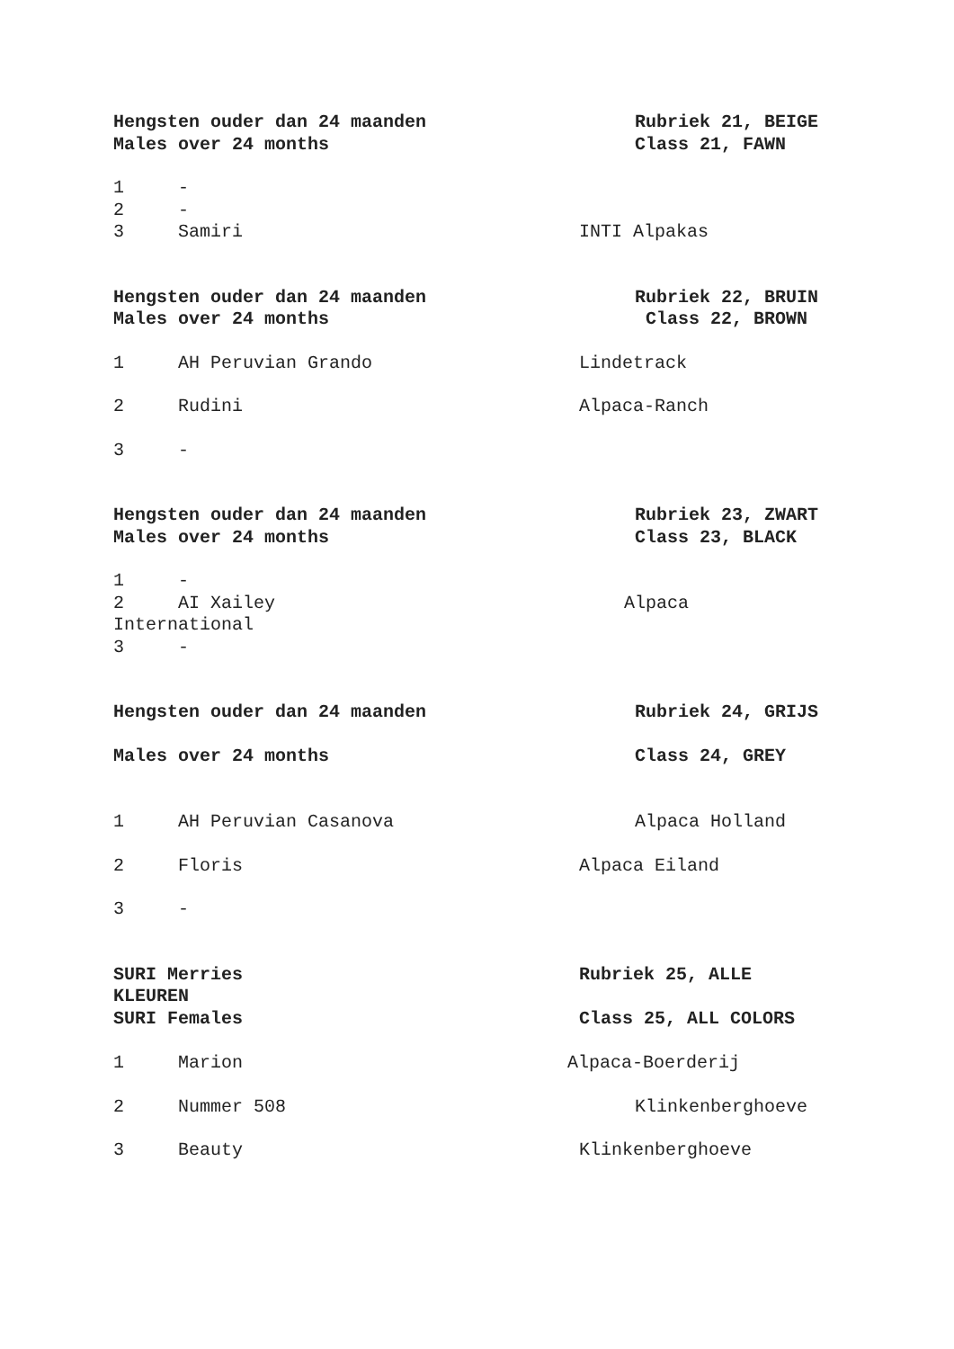Hengsten ouder dan 24 maanden Rubriek 21, BEIGE
Males over 24 months Class 21, FAWN
1 -
2 -
3 Samiri INTI Alpakas
Hengsten ouder dan 24 maanden Rubriek 22, BRUIN
Males over 24 months Class 22, BROWN
1 AH Peruvian Grando Lindetrack
2 Rudini Alpaca-Ranch
3 -
Hengsten ouder dan 24 maanden Rubriek 23, ZWART
Males over 24 months Class 23, BLACK
1 -
2 AI Xailey Alpaca
International
3 -
Hengsten ouder dan 24 maanden Rubriek 24, GRIJS
Males over 24 months Class 24, GREY
1 AH Peruvian Casanova Alpaca Holland
2 Floris Alpaca Eiland
3 -
SURI Merries Rubriek 25, ALLE
KLEUREN
SURI Females Class 25, ALL COLORS
1 Marion Alpaca-Boerderij
2 Nummer 508 Klinkenberghoeve
3 Beauty Klinkenberghoeve